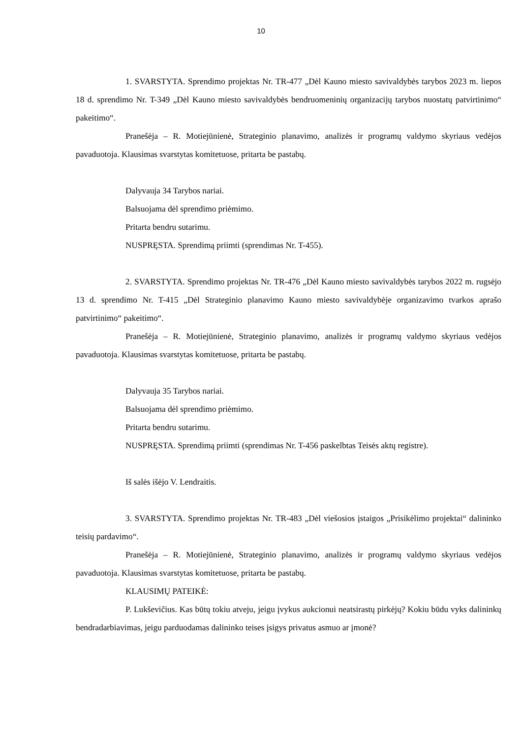10
1. SVARSTYTA. Sprendimo projektas Nr. TR-477 „Dėl Kauno miesto savivaldybės tarybos 2023 m. liepos 18 d. sprendimo Nr. T-349 „Dėl Kauno miesto savivaldybės bendruomeninių organizacijų tarybos nuostatų patvirtinimo“ pakeitimo“.
Pranešėja – R. Motiejūnienė, Strateginio planavimo, analizės ir programų valdymo skyriaus vedėjos pavaduotoja. Klausimas svarstytas komitetuose, pritarta be pastabų.
Dalyvauja 34 Tarybos nariai.
Balsuojama dėl sprendimo priėmimo.
Pritarta bendru sutarimu.
NUSPRĘSTA. Sprendimą priimti (sprendimas Nr. T-455).
2. SVARSTYTA. Sprendimo projektas Nr. TR-476 „Dėl Kauno miesto savivaldybės tarybos 2022 m. rugsėjo 13 d. sprendimo Nr. T-415 „Dėl Strateginio planavimo Kauno miesto savivaldybėje organizavimo tvarkos aprašo patvirtinimo“ pakeitimo“.
Pranešėja – R. Motiejūnienė, Strateginio planavimo, analizės ir programų valdymo skyriaus vedėjos pavaduotoja. Klausimas svarstytas komitetuose, pritarta be pastabų.
Dalyvauja 35 Tarybos nariai.
Balsuojama dėl sprendimo priėmimo.
Pritarta bendru sutarimu.
NUSPRĘSTA. Sprendimą priimti (sprendimas Nr. T-456 paskelbtas Teisės aktų registre).
Iš salės išėjo V. Lendraitis.
3. SVARSTYTA. Sprendimo projektas Nr. TR-483 „Dėl viešosios įstaigos „Prisikėlimo projektai“ dalininko teisių pardavimo“.
Pranešėja – R. Motiejūnienė, Strateginio planavimo, analizės ir programų valdymo skyriaus vedėjos pavaduotoja. Klausimas svarstytas komitetuose, pritarta be pastabų.
KLAUSIMŲ PATEIKĖ:
P. Lukševičius. Kas būtų tokiu atveju, jeigu įvykus aukcionui neatsirastų pirkėjų? Kokiu būdu vyks dalininkų bendradarbiavimas, jeigu parduodamas dalininko teises įsigys privatus asmuo ar įmonė?